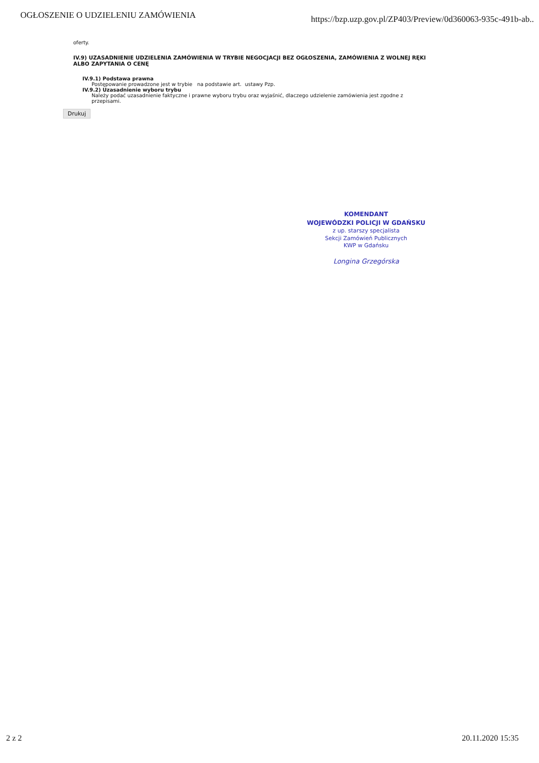OGŁOSZENIE O UDZIELENIU ZAMÓWIENIA
https://bzp.uzp.gov.pl/ZP403/Preview/0d360063-935c-491b-ab..
oferty.
IV.9) UZASADNIENIE UDZIELENIA ZAMÓWIENIA W TRYBIE NEGOCJACJI BEZ OGŁOSZENIA, ZAMÓWIENIA Z WOLNEJ RĘKI ALBO ZAPYTANIA O CENĘ
IV.9.1) Podstawa prawna
Postępowanie prowadzone jest w trybie na podstawie art. ustawy Pzp.
IV.9.2) Uzasadnienie wyboru trybu
Należy podać uzasadnienie faktyczne i prawne wyboru trybu oraz wyjaśnić, dlaczego udzielenie zamówienia jest zgodne z przepisami.
Drukuj
KOMENDANT
WOJEWÓDZKI POLICJI W GDAŃSKU
z up. starszy specjalista
Sekcji Zamówień Publicznych
KWP w Gdańsku
Longina Grzegórska
2 z 2 20.11.2020 15:35